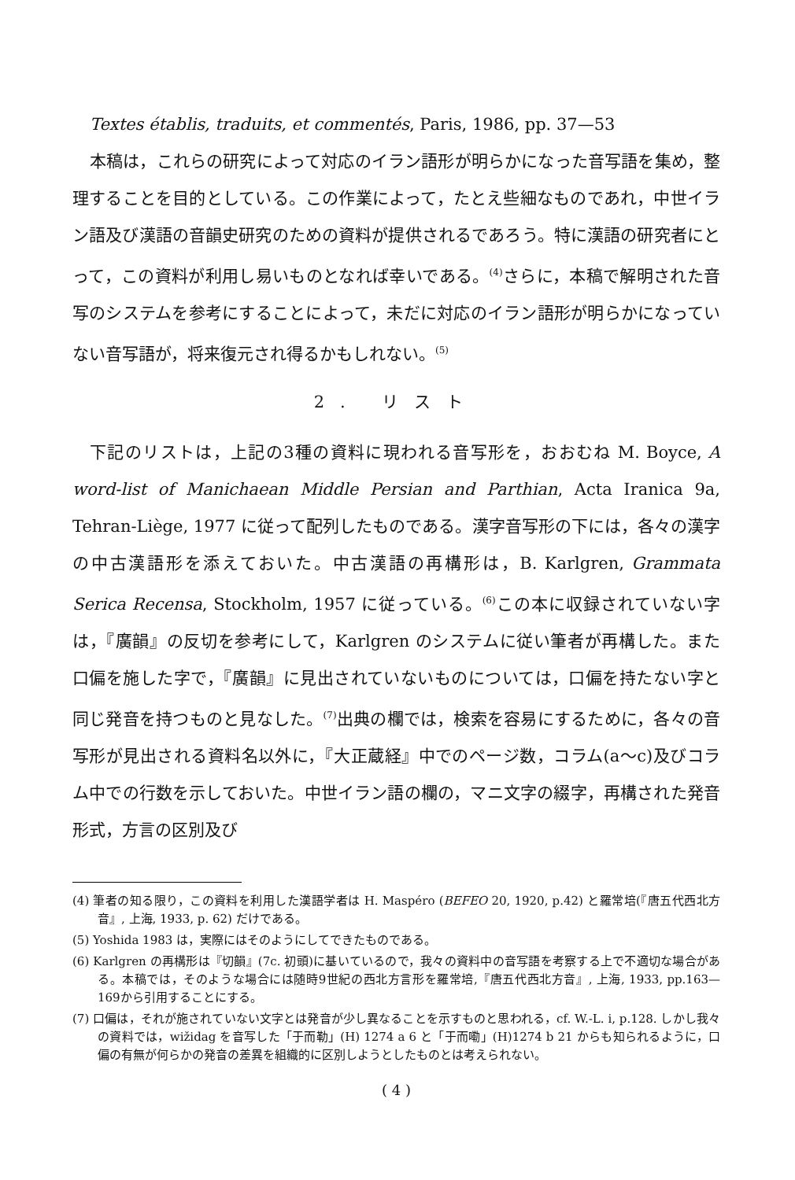Textes établis, traduits, et commentés, Paris, 1986, pp. 37—53
本稿は，これらの研究によって対応のイラン語形が明らかになった音写語を集め，整理することを目的としている。この作業によって，たとえ些細なものであれ，中世イラン語及び漢語の音韻史研究のための資料が提供されるであろう。特に漢語の研究者にとって，この資料が利用し易いものとなれば幸いである。<sup>(4)</sup>さらに，本稿で解明された音写のシステムを参考にすることによって，未だに対応のイラン語形が明らかになっていない音写語が，将来復元され得るかもしれない。<sup>(5)</sup>
2. リスト
下記のリストは，上記の3種の資料に現われる音写形を，おおむね M. Boyce, A word-list of Manichaean Middle Persian and Parthian, Acta Iranica 9a, Tehran-Liège, 1977 に従って配列したものである。漢字音写形の下には，各々の漢字の中古漢語形を添えておいた。中古漢語の再構形は，B. Karlgren, Grammata Serica Recensa, Stockholm, 1957 に従っている。<sup>(6)</sup>この本に収録されていない字は，『廣韻』の反切を参考にして，Karlgren のシステムに従い筆者が再構した。また口偏を施した字で，『廣韻』に見出されていないものについては，口偏を持たない字と同じ発音を持つものと見なした。<sup>(7)</sup>出典の欄では，検索を容易にするために，各々の音写形が見出される資料名以外に，『大正蔵経』中でのページ数，コラム(a〜c)及びコラム中での行数を示しておいた。中世イラン語の欄の，マニ文字の綴字，再構された発音形式，方言の区別及び
(4) 筆者の知る限り，この資料を利用した漢語学者は H. Maspéro (BEFEO 20, 1920, p.42) と羅常培(『唐五代西北方音』, 上海, 1933, p. 62) だけである。
(5) Yoshida 1983 は，実際にはそのようにしてできたものである。
(6) Karlgren の再構形は『切韻』(7c. 初頭)に基いているので，我々の資料中の音写語を考察する上で不適切な場合がある。本稿では，そのような場合には随時9世紀の西北方言形を羅常培,『唐五代西北方音』, 上海, 1933, pp.163—169から引用することにする。
(7) 口偏は，それが施されていない文字とは発音が少し異なることを示すものと思われる，cf. W.-L. i, p.128. しかし我々の資料では，wižidag を音写した「于而勒」(H) 1274 a 6 と「于而嘞」(H)1274 b 21 からも知られるように，口偏の有無が何らかの発音の差異を組織的に区別しようとしたものとは考えられない。
( 4 )